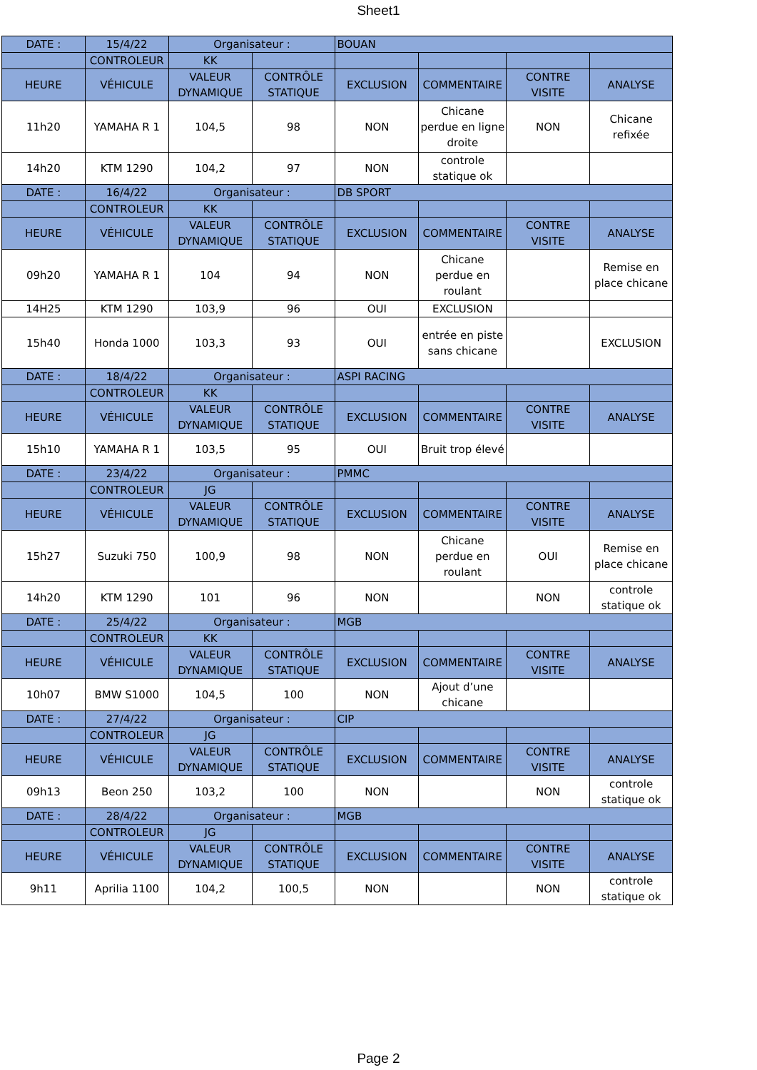Sheet1
| DATE : | 15/4/22 | Organisateur : | | BOUAN | | | |
| | CONTROLEUR | KK | | | | | |
| HEURE | VÉHICULE | VALEUR DYNAMIQUE | CONTRÔLE STATIQUE | EXCLUSION | COMMENTAIRE | CONTRE VISITE | ANALYSE |
| 11h20 | YAMAHA R 1 | 104,5 | 98 | NON | Chicane perdue en ligne droite | NON | Chicane refixée |
| 14h20 | KTM 1290 | 104,2 | 97 | NON | controle statique ok | | |
| DATE : | 16/4/22 | Organisateur : | | DB SPORT | | | |
| | CONTROLEUR | KK | | | | | |
| HEURE | VÉHICULE | VALEUR DYNAMIQUE | CONTRÔLE STATIQUE | EXCLUSION | COMMENTAIRE | CONTRE VISITE | ANALYSE |
| 09h20 | YAMAHA R 1 | 104 | 94 | NON | Chicane perdue en roulant | | Remise en place chicane |
| 14H25 | KTM 1290 | 103,9 | 96 | OUI | EXCLUSION | | |
| 15h40 | Honda 1000 | 103,3 | 93 | OUI | entrée en piste sans chicane | | EXCLUSION |
| DATE : | 18/4/22 | Organisateur : | | ASPI RACING | | | |
| | CONTROLEUR | KK | | | | | |
| HEURE | VÉHICULE | VALEUR DYNAMIQUE | CONTRÔLE STATIQUE | EXCLUSION | COMMENTAIRE | CONTRE VISITE | ANALYSE |
| 15h10 | YAMAHA R 1 | 103,5 | 95 | OUI | Bruit trop élevé | | |
| DATE : | 23/4/22 | Organisateur : | | PMMC | | | |
| | CONTROLEUR | JG | | | | | |
| HEURE | VÉHICULE | VALEUR DYNAMIQUE | CONTRÔLE STATIQUE | EXCLUSION | COMMENTAIRE | CONTRE VISITE | ANALYSE |
| 15h27 | Suzuki 750 | 100,9 | 98 | NON | Chicane perdue en roulant | OUI | Remise en place chicane |
| 14h20 | KTM 1290 | 101 | 96 | NON | | NON | controle statique ok |
| DATE : | 25/4/22 | Organisateur : | | MGB | | | |
| | CONTROLEUR | KK | | | | | |
| HEURE | VÉHICULE | VALEUR DYNAMIQUE | CONTRÔLE STATIQUE | EXCLUSION | COMMENTAIRE | CONTRE VISITE | ANALYSE |
| 10h07 | BMW S1000 | 104,5 | 100 | NON | Ajout d’une chicane | | |
| DATE : | 27/4/22 | Organisateur : | | CIP | | | |
| | CONTROLEUR | JG | | | | | |
| HEURE | VÉHICULE | VALEUR DYNAMIQUE | CONTRÔLE STATIQUE | EXCLUSION | COMMENTAIRE | CONTRE VISITE | ANALYSE |
| 09h13 | Beon 250 | 103,2 | 100 | NON | | NON | controle statique ok |
| DATE : | 28/4/22 | Organisateur : | | MGB | | | |
| | CONTROLEUR | JG | | | | | |
| HEURE | VÉHICULE | VALEUR DYNAMIQUE | CONTRÔLE STATIQUE | EXCLUSION | COMMENTAIRE | CONTRE VISITE | ANALYSE |
| 9h11 | Aprilia 1100 | 104,2 | 100,5 | NON | | NON | controle statique ok |
Page 2